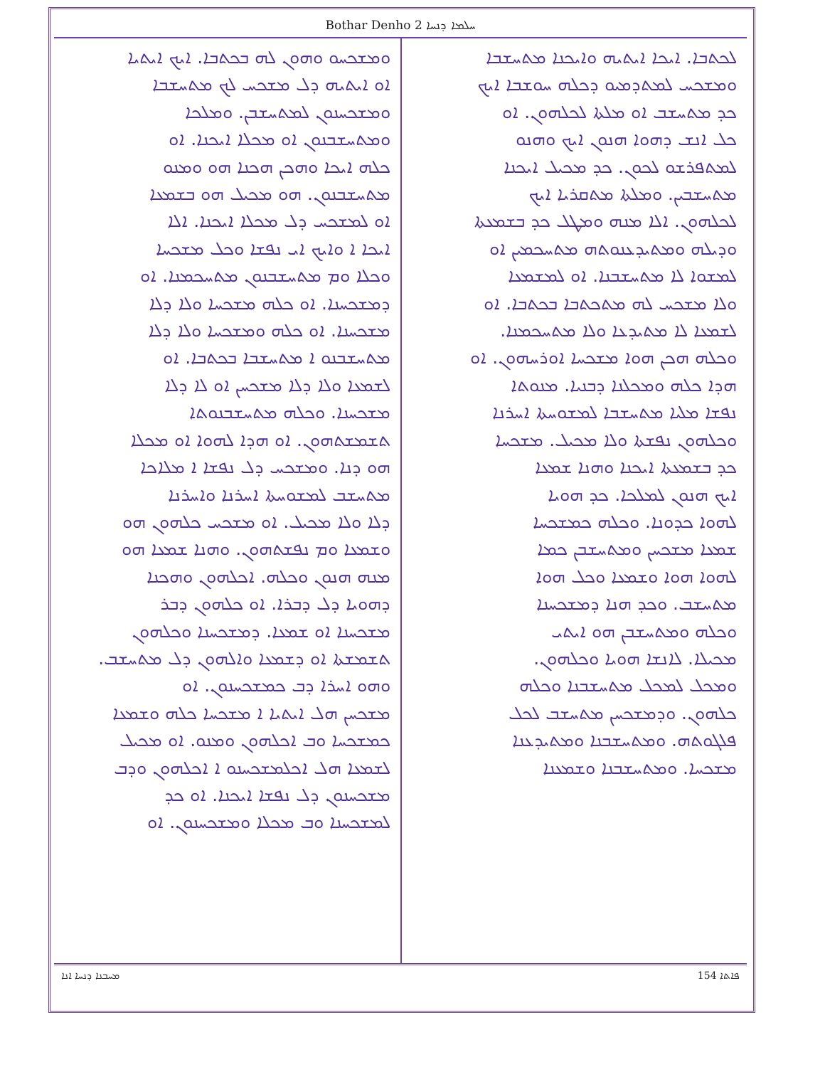Bothar Denho 2 ܚܠܡܐ ܕܢܚܐ
ܠܟܬܒܐ. ܐܝܟܐ ܐܝܬܝܗ ܘܐܝܟܢܐ ܡܬܚܫܒܐ
ܘܡܫܟܚ ܠܡܬܕܡܝܘ ܕܟܠܗ ܚܘܫܒܐ ܐܝܟ
ܟܕ ܡܬܚܫܒ ܐܘ ܡܠܬܐ ܠܟܠܗܘܢ. ܐܘ
ܟܠ ܐܢܫ ܕܗܘܐ ܗܢܘܢ ܐܝܟ ܘܗܢܘ
ܠܡܬܦܪܫܘ ܠܟܘܢ. ܟܕ ܡܟܝܠ ܐܝܟܢܐ
ܡܬܚܫܒܝܢ. ܘܡܠܬܐ ܡܬܩܪܝܐ ܐܝܟ
ܠܟܠܗܘܢ. ܐܠܐ ܡܢܗ ܘܡܛܠ ܟܕ ܒܫܡܥܬܐ
ܘܕܝܠܗ ܘܡܬܝܕܥܢܘܬܗ ܡܬܚܟܡܝܢ ܐܘ
ܠܡܫܘܐ ܠܐ ܡܬܚܫܒܢܐ. ܐܘ ܠܡܫܡܥܐ
ܘܠܐ ܡܫܟܚ ܠܗ ܡܬܟܬܒܐ ܒܟܬܒܐ. ܐܘ
ܠܫܡܥܐ ܠܐ ܡܬܝܕܥܐ ܘܠܐ ܡܬܚܟܡܢܐ.
ܘܟܠܗ ܗܟܢ ܗܘܐ ܡܫܟܚܐ ܐܘܪܚܗܘܢ. ܐܘ
ܗܕܐ ܟܠܗ ܘܡܟܠܢܐ ܕܒܢܝܐ. ܡܢܘܬܐ
ܢܦܫܐ ܡܠܝܐ ܡܬܚܫܒܐ ܠܡܫܘܚܬܐ ܐܚܪܢܐ
ܘܟܠܗܘܢ ܢܦܫܬܐ ܘܠܐ ܡܟܝܠ. ܡܫܟܚܐ
ܟܕ ܒܫܡܥܬܐ ܐܝܟܢܐ ܘܗܢܐ ܫܡܥܐ
ܐܝܟ ܗܢܘܢ ܠܡܠܟܐ. ܟܕ ܗܘܝܐ
ܠܗܘܐ ܟܕܘܢܐ. ܘܟܠܗ ܟܡܫܟܚܐ
ܫܡܥܐ ܡܫܟܚܢ ܘܡܬܚܫܒܢ ܟܡܐ
ܠܗܘܐ ܗܘܐ ܘܫܡܥܐ ܘܟܠ ܗܘܐ
ܡܬܚܫܒ. ܘܟܕ ܗܢܐ ܕܡܫܟܚܢܐ
ܘܟܠܗ ܘܡܬܚܫܒܢ ܗܘ ܐܝܬܝ
ܡܟܝܠܐ. ܠܐܢܫܐ ܗܘܝܐ ܘܟܠܗܘܢ.
ܘܡܟܠ ܠܡܟܠ ܡܬܚܫܒܢܐ ܘܟܠܗ
ܟܠܗܘܢ. ܘܕܡܫܟܚܢ ܡܬܚܫܒ ܠܟܠ
ܦܠܓܘܬܗ. ܘܡܬܚܫܒܢܐ ܘܡܬܝܕܥܢܐ
ܡܫܟܚܐ. ܘܡܬܚܫܒܢܐ ܘܫܡܥܢܐ
ܘܡܫܟܚܘ ܘܗܘܢ ܠܗ ܒܟܬܒܐ. ܐܝܟ ܐܝܬܝܐ
ܐܘ ܐܝܬܝܗ ܕܠ ܡܫܟܚ ܠܟ ܡܬܚܫܒܐ
ܘܡܫܟܚܢܘܢ ܠܡܬܚܫܒܢ. ܘܡܠܟܐ
ܘܡܬܚܫܒܢܘܢ ܐܘ ܡܟܠܐ ܐܝܟܢܐ. ܐܘ
ܟܠܗ ܐܝܟܐ ܘܗܟܢ ܗܟܢܐ ܗܘ ܘܡܢܘ
ܡܬܚܫܒܢܘܢ. ܗܘ ܡܟܝܠ ܗܘ ܒܫܡܥܐ
ܐܘ ܠܡܫܟܚ ܕܠ ܡܟܠܐ ܐܝܟܢܐ. ܐܠܐ
ܐܝܟܐ ܐ ܘܐܝܟ ܐܝ ܢܦܫܐ ܘܟܠ ܡܫܟܚܐ
ܘܟܠܐ ܘܡ ܡܬܚܫܒܢܘܢ ܡܬܚܟܡܢܐ. ܐܘ
ܕܡܫܟܚܢܐ. ܐܘ ܟܠܗ ܡܫܟܚܐ ܘܠܐ ܕܠܐ
ܡܫܟܚܢܐ. ܐܘ ܟܠܗ ܘܡܫܟܚܐ ܘܠܐ ܕܠܐ
ܡܬܚܫܒܢܘ ܐ ܡܬܚܫܒܐ ܒܟܬܒܐ. ܐܘ
ܠܫܡܥܐ ܘܠܐ ܕܠܐ ܡܫܟܚܢ ܐܘ ܠܐ ܕܠܐ
ܡܫܟܚܢܐ. ܘܟܠܗ ܡܬܚܫܒܢܘܬܐ
ܬܫܡܫܬܗܘܢ. ܐܘ ܗܕܐ ܠܗܘܐ ܐܘ ܡܟܠܐ
ܗܘ ܕܢܐ. ܘܡܫܟܚ ܕܠ ܢܦܫܐ ܐ ܡܠܐܟܐ
ܡܬܚܫܒ ܠܡܫܘܚܬܐ ܐܚܪܢܐ ܘܐܚܪܢܐ
ܕܠܐ ܘܠܐ ܡܟܝܠ. ܐܘ ܡܫܟܚ ܟܠܗܘܢ ܗܘ
ܘܫܡܥܐ ܘܡ ܢܦܫܬܗܘܢ. ܘܗܢܐ ܫܡܥܐ ܗܘ
ܡܢܗ ܗܢܘܢ ܘܟܠܗ. ܐܟܠܗܘܢ ܘܗܟܢܐ
ܕܗܘܝܐ ܕܠ ܕܒܪܐ. ܐܘ ܟܠܗܘܢ ܕܒܪ
ܡܫܟܚܢܐ ܐܘ ܫܡܥܐ. ܕܡܫܟܚܢܐ ܘܟܠܗܘܢ
ܬܫܡܫܬܐ ܐܘ ܕܫܡܥܐ ܘܐܠܗܘܢ ܕܠ ܡܬܚܫܒ.
ܘܗܘ ܐܚܪܐ ܕܒ ܟܡܫܟܚܢܘܢ. ܐܘ
ܡܫܟܚܢ ܗܠ ܐܝܬܝܐ ܐ ܡܫܟܚܐ ܟܠܗ ܘܫܡܥܐ
ܟܡܫܟܚܐ ܘܒ ܐܟܠܗܘܢ ܘܡܢܘ. ܐܘ ܡܟܝܠ
ܠܫܡܥܐ ܗܠ ܐܟܠܡܫܟܚܢܘ ܐ ܐܟܠܗܘܢ ܘܕܒ
ܡܫܟܚܢܘܢ ܕܠ ܢܦܫܐ ܐܝܟܢܐ. ܐܘ ܟܕ
ܠܡܫܟܚܢܐ ܘܒ ܡܟܠܐ ܘܡܫܟܚܢܘܢ. ܐܘ
ܡܚܒܢܐ ܕܢܚܐ ܐܢܐ 154 ܦܐܬܐ